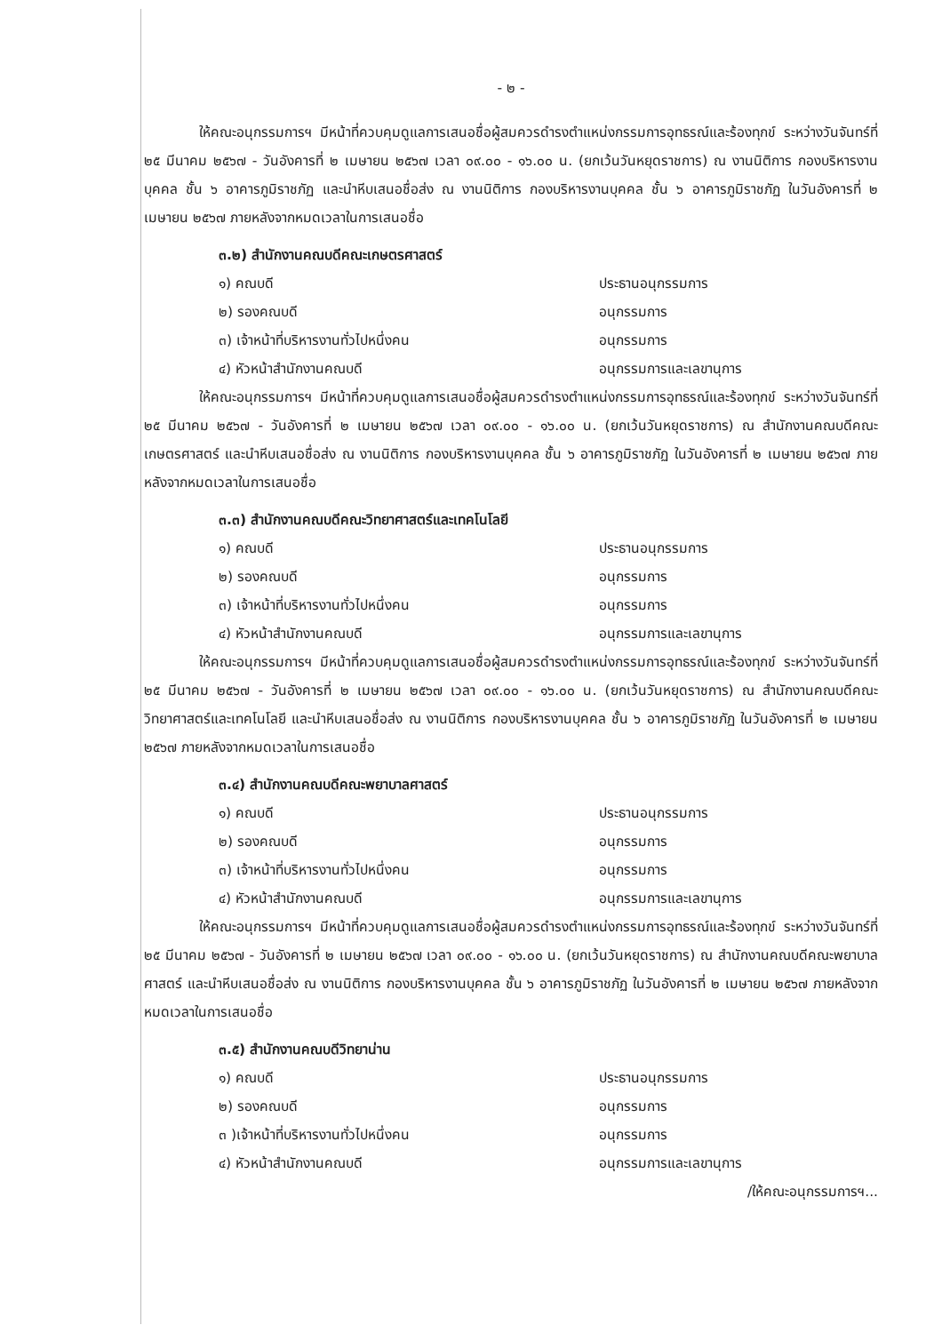- ๒ -
ให้คณะอนุกรรมการฯ มีหน้าที่ควบคุมดูแลการเสนอชื่อผู้สมควรดำรงตำแหน่งกรรมการอุทธรณ์และร้องทุกข์ ระหว่างวันจันทร์ที่ ๒๕ มีนาคม ๒๕๖๗ - วันอังคารที่ ๒ เมษายน ๒๕๖๗ เวลา ๐๙.๐๐ - ๑๖.๐๐ น. (ยกเว้นวันหยุดราชการ) ณ งานนิติการ กองบริหารงานบุคคล ชั้น ๖ อาคารภูมิราชภัฏ และนำหีบเสนอชื่อส่ง ณ งานนิติการ กองบริหารงานบุคคล ชั้น ๖ อาคารภูมิราชภัฏ ในวันอังคารที่ ๒ เมษายน ๒๕๖๗ ภายหลังจากหมดเวลาในการเสนอชื่อ
๓.๒) สำนักงานคณบดีคณะเกษตรศาสตร์
๑) คณบดี ประธานอนุกรรมการ
๒) รองคณบดี อนุกรรมการ
๓) เจ้าหน้าที่บริหารงานทั่วไปหนึ่งคน อนุกรรมการ
๔) หัวหน้าสำนักงานคณบดี อนุกรรมการและเลขานุการ
ให้คณะอนุกรรมการฯ มีหน้าที่ควบคุมดูแลการเสนอชื่อผู้สมควรดำรงตำแหน่งกรรมการอุทธรณ์และร้องทุกข์ ระหว่างวันจันทร์ที่ ๒๕ มีนาคม ๒๕๖๗ - วันอังคารที่ ๒ เมษายน ๒๕๖๗ เวลา ๐๙.๐๐ - ๑๖.๐๐ น. (ยกเว้นวันหยุดราชการ) ณ สำนักงานคณบดีคณะเกษตรศาสตร์ และนำหีบเสนอชื่อส่ง ณ งานนิติการ กองบริหารงานบุคคล ชั้น ๖ อาคารภูมิราชภัฏ ในวันอังคารที่ ๒ เมษายน ๒๕๖๗ ภายหลังจากหมดเวลาในการเสนอชื่อ
๓.๓) สำนักงานคณบดีคณะวิทยาศาสตร์และเทคโนโลยี
๑) คณบดี ประธานอนุกรรมการ
๒) รองคณบดี อนุกรรมการ
๓) เจ้าหน้าที่บริหารงานทั่วไปหนึ่งคน อนุกรรมการ
๔) หัวหน้าสำนักงานคณบดี อนุกรรมการและเลขานุการ
ให้คณะอนุกรรมการฯ มีหน้าที่ควบคุมดูแลการเสนอชื่อผู้สมควรดำรงตำแหน่งกรรมการอุทธรณ์และร้องทุกข์ ระหว่างวันจันทร์ที่ ๒๕ มีนาคม ๒๕๖๗ - วันอังคารที่ ๒ เมษายน ๒๕๖๗ เวลา ๐๙.๐๐ - ๑๖.๐๐ น. (ยกเว้นวันหยุดราชการ) ณ สำนักงานคณบดีคณะวิทยาศาสตร์และเทคโนโลยี และนำหีบเสนอชื่อส่ง ณ งานนิติการ กองบริหารงานบุคคล ชั้น ๖ อาคารภูมิราชภัฏ ในวันอังคารที่ ๒ เมษายน ๒๕๖๗ ภายหลังจากหมดเวลาในการเสนอชื่อ
๓.๔) สำนักงานคณบดีคณะพยาบาลศาสตร์
๑) คณบดี ประธานอนุกรรมการ
๒) รองคณบดี อนุกรรมการ
๓) เจ้าหน้าที่บริหารงานทั่วไปหนึ่งคน อนุกรรมการ
๔) หัวหน้าสำนักงานคณบดี อนุกรรมการและเลขานุการ
ให้คณะอนุกรรมการฯ มีหน้าที่ควบคุมดูแลการเสนอชื่อผู้สมควรดำรงตำแหน่งกรรมการอุทธรณ์และร้องทุกข์ ระหว่างวันจันทร์ที่ ๒๕ มีนาคม ๒๕๖๗ - วันอังคารที่ ๒ เมษายน ๒๕๖๗ เวลา ๐๙.๐๐ - ๑๖.๐๐ น. (ยกเว้นวันหยุดราชการ) ณ สำนักงานคณบดีคณะพยาบาลศาสตร์ และนำหีบเสนอชื่อส่ง ณ งานนิติการ กองบริหารงานบุคคล ชั้น ๖ อาคารภูมิราชภัฏ ในวันอังคารที่ ๒ เมษายน ๒๕๖๗ ภายหลังจากหมดเวลาในการเสนอชื่อ
๓.๕) สำนักงานคณบดีวิทยาน่าน
๑) คณบดี ประธานอนุกรรมการ
๒) รองคณบดี อนุกรรมการ
๓ )เจ้าหน้าที่บริหารงานทั่วไปหนึ่งคน อนุกรรมการ
๔) หัวหน้าสำนักงานคณบดี อนุกรรมการและเลขานุการ
/ให้คณะอนุกรรมการฯ...